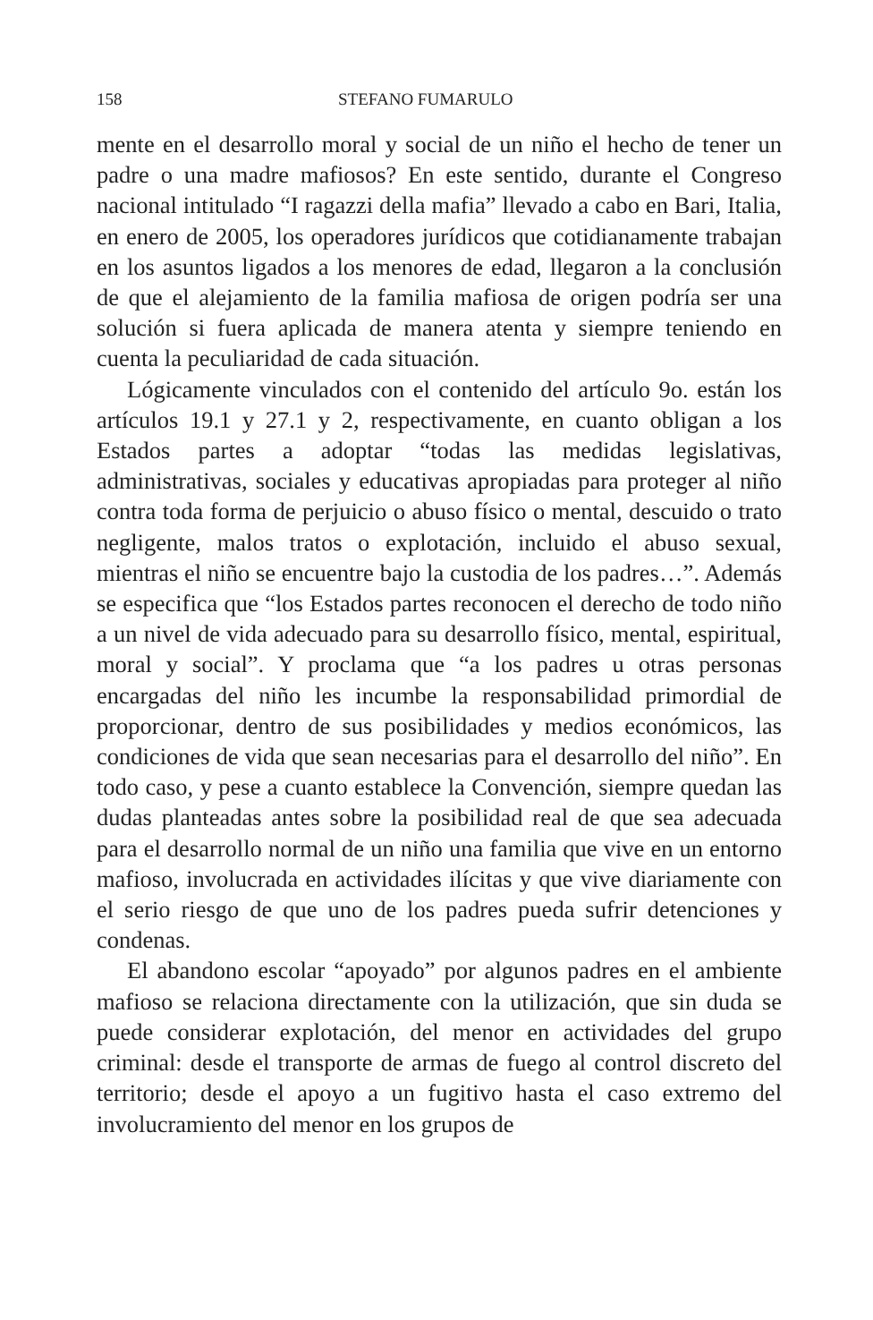158 STEFANO FUMARULO
mente en el desarrollo moral y social de un niño el hecho de tener un padre o una madre mafiosos? En este sentido, durante el Congreso nacional intitulado “I ragazzi della mafia” llevado a cabo en Bari, Italia, en enero de 2005, los operadores jurídicos que cotidianamente trabajan en los asuntos ligados a los menores de edad, llegaron a la conclusión de que el alejamiento de la familia mafiosa de origen podría ser una solución si fuera aplicada de manera atenta y siempre teniendo en cuenta la peculiaridad de cada situación.
Lógicamente vinculados con el contenido del artículo 9o. están los artículos 19.1 y 27.1 y 2, respectivamente, en cuanto obligan a los Estados partes a adoptar “todas las medidas legislativas, administrativas, sociales y educativas apropiadas para proteger al niño contra toda forma de perjuicio o abuso físico o mental, descuido o trato negligente, malos tratos o explotación, incluido el abuso sexual, mientras el niño se encuentre bajo la custodia de los padres…”. Además se especifica que “los Estados partes reconocen el derecho de todo niño a un nivel de vida adecuado para su desarrollo físico, mental, espiritual, moral y social”. Y proclama que “a los padres u otras personas encargadas del niño les incumbe la responsabilidad primordial de proporcionar, dentro de sus posibilidades y medios económicos, las condiciones de vida que sean necesarias para el desarrollo del niño”. En todo caso, y pese a cuanto establece la Convención, siempre quedan las dudas planteadas antes sobre la posibilidad real de que sea adecuada para el desarrollo normal de un niño una familia que vive en un entorno mafioso, involucrada en actividades ilícitas y que vive diariamente con el serio riesgo de que uno de los padres pueda sufrir detenciones y condenas.
El abandono escolar “apoyado” por algunos padres en el ambiente mafioso se relaciona directamente con la utilización, que sin duda se puede considerar explotación, del menor en actividades del grupo criminal: desde el transporte de armas de fuego al control discreto del territorio; desde el apoyo a un fugitivo hasta el caso extremo del involucramiento del menor en los grupos de